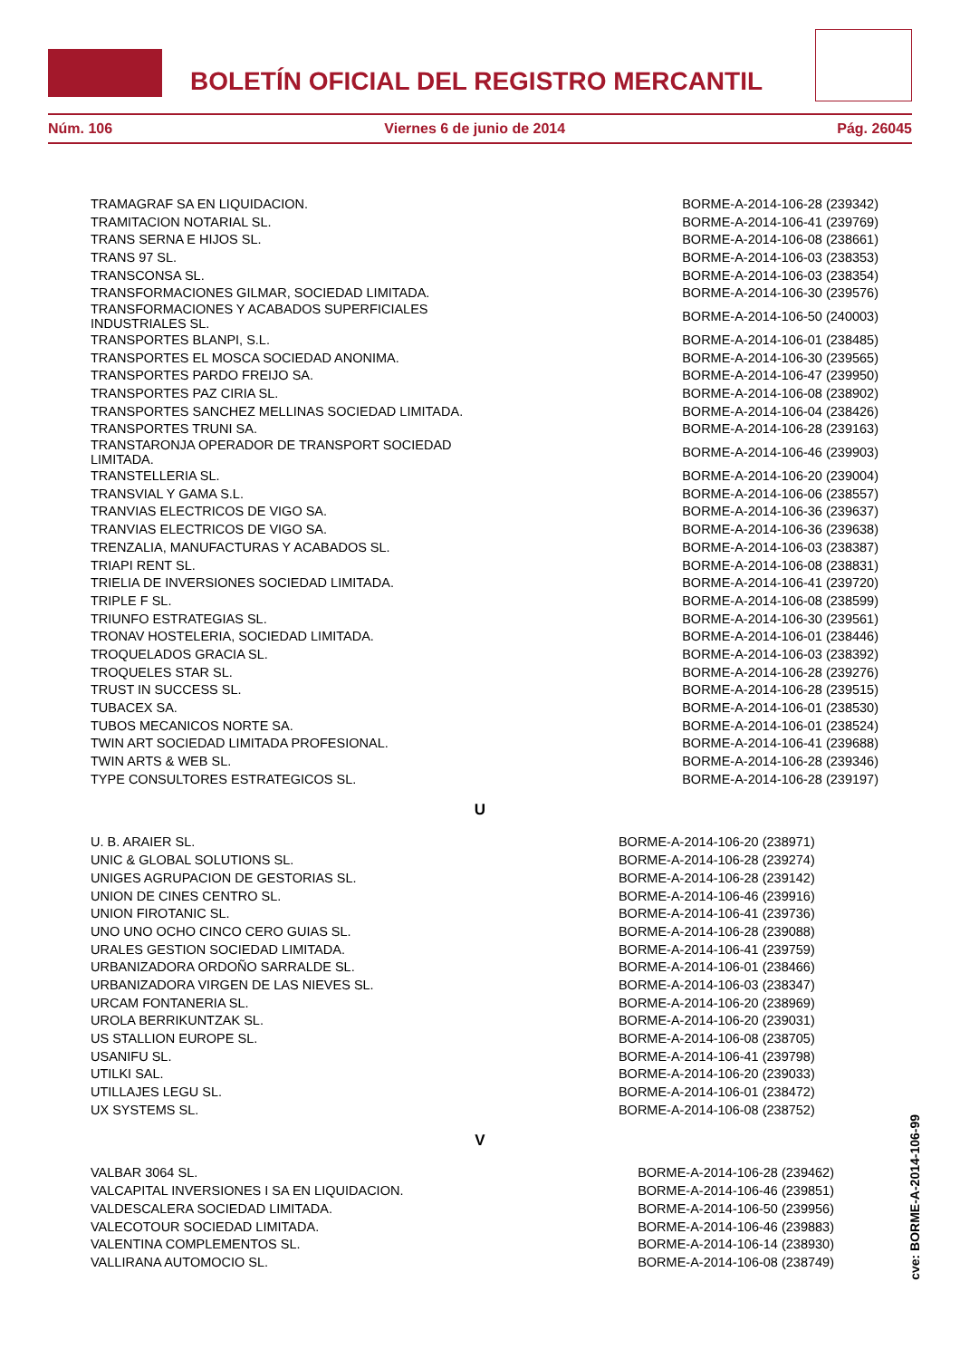BOLETÍN OFICIAL DEL REGISTRO MERCANTIL
Núm. 106 Viernes 6 de junio de 2014 Pág. 26045
| TRAMAGRAF SA EN LIQUIDACION. | BORME-A-2014-106-28 (239342) |
| TRAMITACION NOTARIAL SL. | BORME-A-2014-106-41 (239769) |
| TRANS SERNA E HIJOS SL. | BORME-A-2014-106-08 (238661) |
| TRANS 97 SL. | BORME-A-2014-106-03 (238353) |
| TRANSCONSA SL. | BORME-A-2014-106-03 (238354) |
| TRANSFORMACIONES GILMAR, SOCIEDAD LIMITADA. | BORME-A-2014-106-30 (239576) |
| TRANSFORMACIONES Y ACABADOS SUPERFICIALES INDUSTRIALES SL. | BORME-A-2014-106-50 (240003) |
| TRANSPORTES BLANPI, S.L. | BORME-A-2014-106-01 (238485) |
| TRANSPORTES EL MOSCA SOCIEDAD ANONIMA. | BORME-A-2014-106-30 (239565) |
| TRANSPORTES PARDO FREIJO SA. | BORME-A-2014-106-47 (239950) |
| TRANSPORTES PAZ CIRIA SL. | BORME-A-2014-106-08 (238902) |
| TRANSPORTES SANCHEZ MELLINAS SOCIEDAD LIMITADA. | BORME-A-2014-106-04 (238426) |
| TRANSPORTES TRUNI SA. | BORME-A-2014-106-28 (239163) |
| TRANSTARONJA OPERADOR DE TRANSPORT SOCIEDAD LIMITADA. | BORME-A-2014-106-46 (239903) |
| TRANSTELLERIA SL. | BORME-A-2014-106-20 (239004) |
| TRANSVIAL Y GAMA S.L. | BORME-A-2014-106-06 (238557) |
| TRANVIAS ELECTRICOS DE VIGO SA. | BORME-A-2014-106-36 (239637) |
| TRANVIAS ELECTRICOS DE VIGO SA. | BORME-A-2014-106-36 (239638) |
| TRENZALIA, MANUFACTURAS Y ACABADOS SL. | BORME-A-2014-106-03 (238387) |
| TRIAPI RENT SL. | BORME-A-2014-106-08 (238831) |
| TRIELIA DE INVERSIONES SOCIEDAD LIMITADA. | BORME-A-2014-106-41 (239720) |
| TRIPLE F SL. | BORME-A-2014-106-08 (238599) |
| TRIUNFO ESTRATEGIAS SL. | BORME-A-2014-106-30 (239561) |
| TRONAV HOSTELERIA, SOCIEDAD LIMITADA. | BORME-A-2014-106-01 (238446) |
| TROQUELADOS GRACIA SL. | BORME-A-2014-106-03 (238392) |
| TROQUELES STAR SL. | BORME-A-2014-106-28 (239276) |
| TRUST IN SUCCESS SL. | BORME-A-2014-106-28 (239515) |
| TUBACEX SA. | BORME-A-2014-106-01 (238530) |
| TUBOS MECANICOS NORTE SA. | BORME-A-2014-106-01 (238524) |
| TWIN ART SOCIEDAD LIMITADA PROFESIONAL. | BORME-A-2014-106-41 (239688) |
| TWIN ARTS & WEB SL. | BORME-A-2014-106-28 (239346) |
| TYPE CONSULTORES ESTRATEGICOS SL. | BORME-A-2014-106-28 (239197) |
U
| U. B. ARAIER SL. | BORME-A-2014-106-20 (238971) |
| UNIC & GLOBAL SOLUTIONS SL. | BORME-A-2014-106-28 (239274) |
| UNIGES AGRUPACION DE GESTORIAS SL. | BORME-A-2014-106-28 (239142) |
| UNION DE CINES CENTRO SL. | BORME-A-2014-106-46 (239916) |
| UNION FIROTANIC SL. | BORME-A-2014-106-41 (239736) |
| UNO UNO OCHO CINCO CERO GUIAS SL. | BORME-A-2014-106-28 (239088) |
| URALES GESTION SOCIEDAD LIMITADA. | BORME-A-2014-106-41 (239759) |
| URBANIZADORA ORDOÑO SARRALDE SL. | BORME-A-2014-106-01 (238466) |
| URBANIZADORA VIRGEN DE LAS NIEVES SL. | BORME-A-2014-106-03 (238347) |
| URCAM FONTANERIA SL. | BORME-A-2014-106-20 (238969) |
| UROLA BERRIKUNTZAK SL. | BORME-A-2014-106-20 (239031) |
| US STALLION EUROPE SL. | BORME-A-2014-106-08 (238705) |
| USANIFU SL. | BORME-A-2014-106-41 (239798) |
| UTILKI SAL. | BORME-A-2014-106-20 (239033) |
| UTILLAJES LEGU SL. | BORME-A-2014-106-01 (238472) |
| UX SYSTEMS SL. | BORME-A-2014-106-08 (238752) |
V
| VALBAR 3064 SL. | BORME-A-2014-106-28 (239462) |
| VALCAPITAL INVERSIONES I SA EN LIQUIDACION. | BORME-A-2014-106-46 (239851) |
| VALDESCALERA SOCIEDAD LIMITADA. | BORME-A-2014-106-50 (239956) |
| VALECOTOUR SOCIEDAD LIMITADA. | BORME-A-2014-106-46 (239883) |
| VALENTINA COMPLEMENTOS SL. | BORME-A-2014-106-14 (238930) |
| VALLIRANA AUTOMOCIO SL. | BORME-A-2014-106-08 (238749) |
cve: BORME-A-2014-106-99